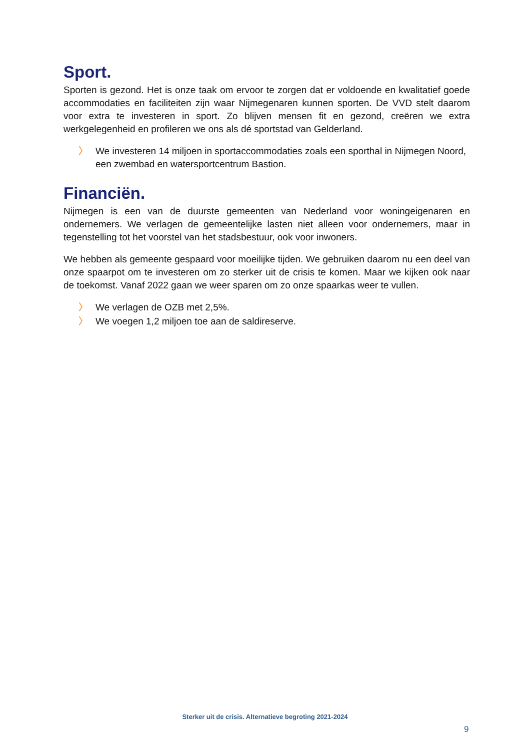Sport.
Sporten is gezond. Het is onze taak om ervoor te zorgen dat er voldoende en kwalitatief goede accommodaties en faciliteiten zijn waar Nijmegenaren kunnen sporten. De VVD stelt daarom voor extra te investeren in sport. Zo blijven mensen fit en gezond, creëren we extra werkgelegenheid en profileren we ons als dé sportstad van Gelderland.
〉 We investeren 14 miljoen in sportaccommodaties zoals een sporthal in Nijmegen Noord, een zwembad en watersportcentrum Bastion.
Financiën.
Nijmegen is een van de duurste gemeenten van Nederland voor woningeigenaren en ondernemers. We verlagen de gemeentelijke lasten niet alleen voor ondernemers, maar in tegenstelling tot het voorstel van het stadsbestuur, ook voor inwoners.
We hebben als gemeente gespaard voor moeilijke tijden. We gebruiken daarom nu een deel van onze spaarpot om te investeren om zo sterker uit de crisis te komen. Maar we kijken ook naar de toekomst. Vanaf 2022 gaan we weer sparen om zo onze spaarkas weer te vullen.
〉 We verlagen de OZB met 2,5%.
〉 We voegen 1,2 miljoen toe aan de saldireserve.
Sterker uit de crisis. Alternatieve begroting 2021-2024
9